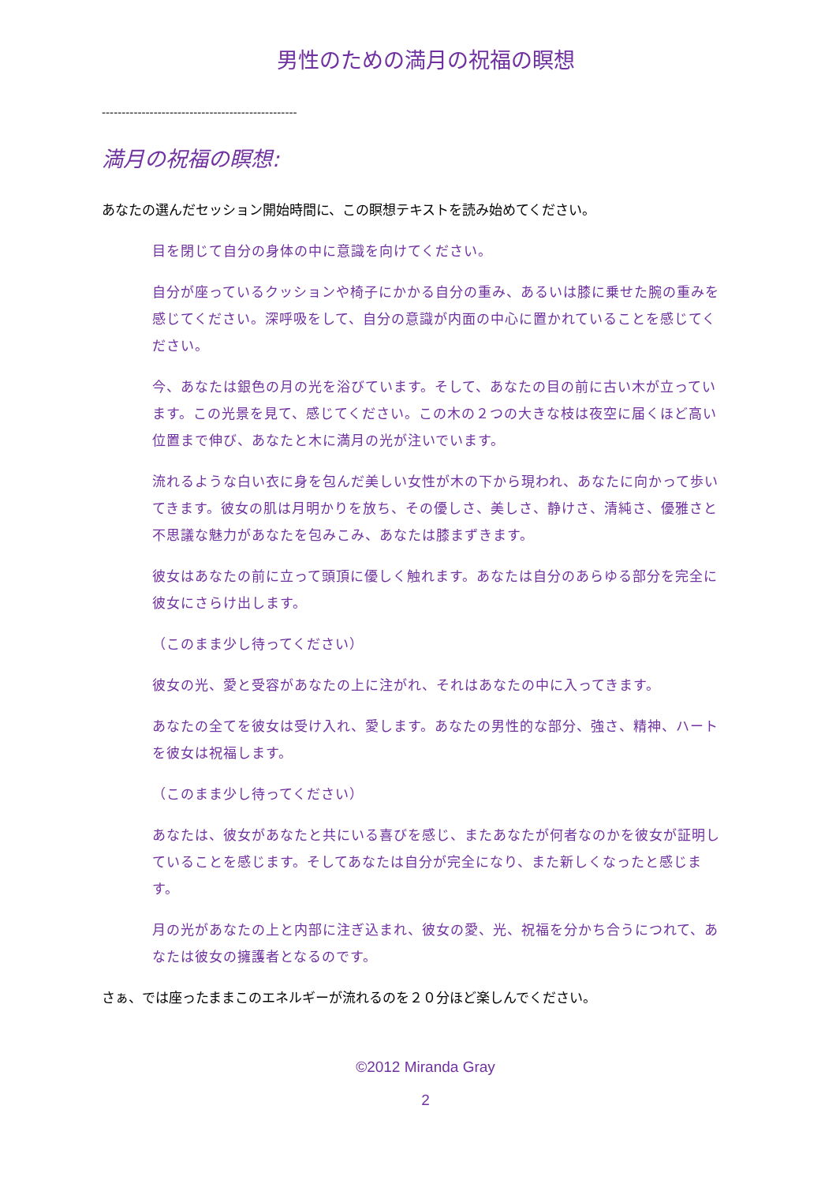男性のための満月の祝福の瞑想
-------------------------------------------------
満月の祝福の瞑想:
あなたの選んだセッション開始時間に、この瞑想テキストを読み始めてください。
目を閉じて自分の身体の中に意識を向けてください。
自分が座っているクッションや椅子にかかる自分の重み、あるいは膝に乗せた腕の重みを感じてください。深呼吸をして、自分の意識が内面の中心に置かれていることを感じてください。
今、あなたは銀色の月の光を浴びています。そして、あなたの目の前に古い木が立っています。この光景を見て、感じてください。この木の２つの大きな枝は夜空に届くほど高い位置まで伸び、あなたと木に満月の光が注いでいます。
流れるような白い衣に身を包んだ美しい女性が木の下から現われ、あなたに向かって歩いてきます。彼女の肌は月明かりを放ち、その優しさ、美しさ、静けさ、清純さ、優雅さと不思議な魅力があなたを包みこみ、あなたは膝まずきます。
彼女はあなたの前に立って頭頂に優しく触れます。あなたは自分のあらゆる部分を完全に彼女にさらけ出します。
（このまま少し待ってください）
彼女の光、愛と受容があなたの上に注がれ、それはあなたの中に入ってきます。
あなたの全てを彼女は受け入れ、愛します。あなたの男性的な部分、強さ、精神、ハートを彼女は祝福します。
（このまま少し待ってください）
あなたは、彼女があなたと共にいる喜びを感じ、またあなたが何者なのかを彼女が証明していることを感じます。そしてあなたは自分が完全になり、また新しくなったと感じます。
月の光があなたの上と内部に注ぎ込まれ、彼女の愛、光、祝福を分かち合うにつれて、あなたは彼女の擁護者となるのです。
さぁ、では座ったままこのエネルギーが流れるのを２０分ほど楽しんでください。
©2012 Miranda Gray
2